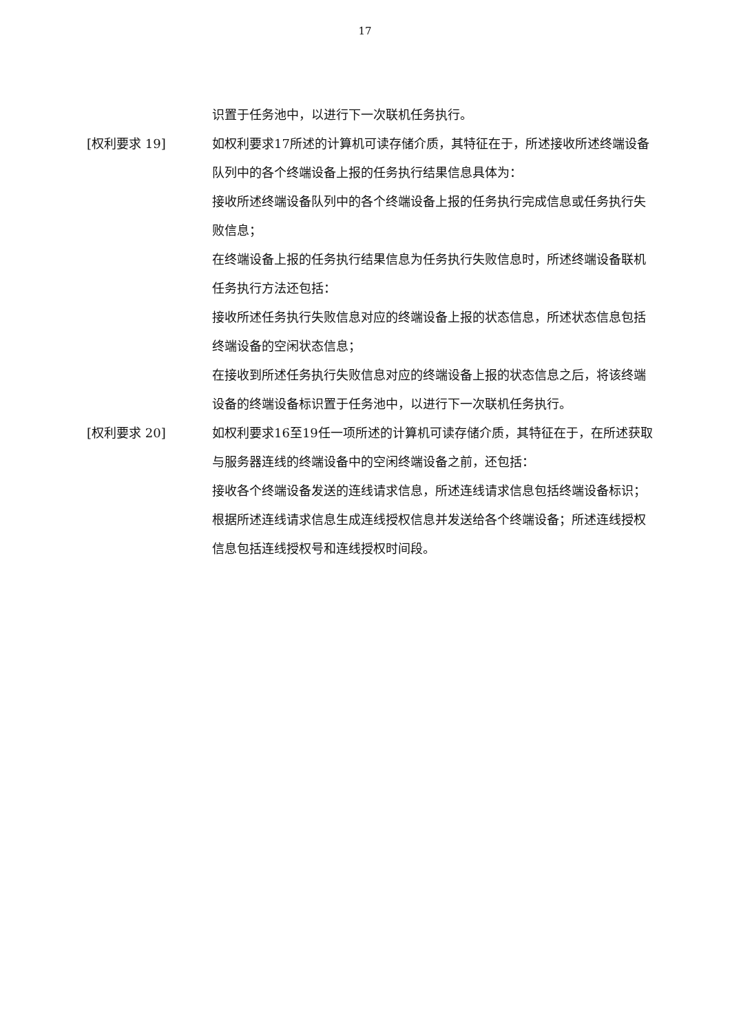17
识置于任务池中，以进行下一次联机任务执行。
[权利要求 19] 如权利要求17所述的计算机可读存储介质，其特征在于，所述接收所述终端设备队列中的各个终端设备上报的任务执行结果信息具体为：
接收所述终端设备队列中的各个终端设备上报的任务执行完成信息或任务执行失败信息；
在终端设备上报的任务执行结果信息为任务执行失败信息时，所述终端设备联机任务执行方法还包括：
接收所述任务执行失败信息对应的终端设备上报的状态信息，所述状态信息包括终端设备的空闲状态信息；
在接收到所述任务执行失败信息对应的终端设备上报的状态信息之后，将该终端设备的终端设备标识置于任务池中，以进行下一次联机任务执行。
[权利要求 20] 如权利要求16至19任一项所述的计算机可读存储介质，其特征在于，在所述获取与服务器连线的终端设备中的空闲终端设备之前，还包括：
接收各个终端设备发送的连线请求信息，所述连线请求信息包括终端设备标识；
根据所述连线请求信息生成连线授权信息并发送给各个终端设备；所述连线授权信息包括连线授权号和连线授权时间段。